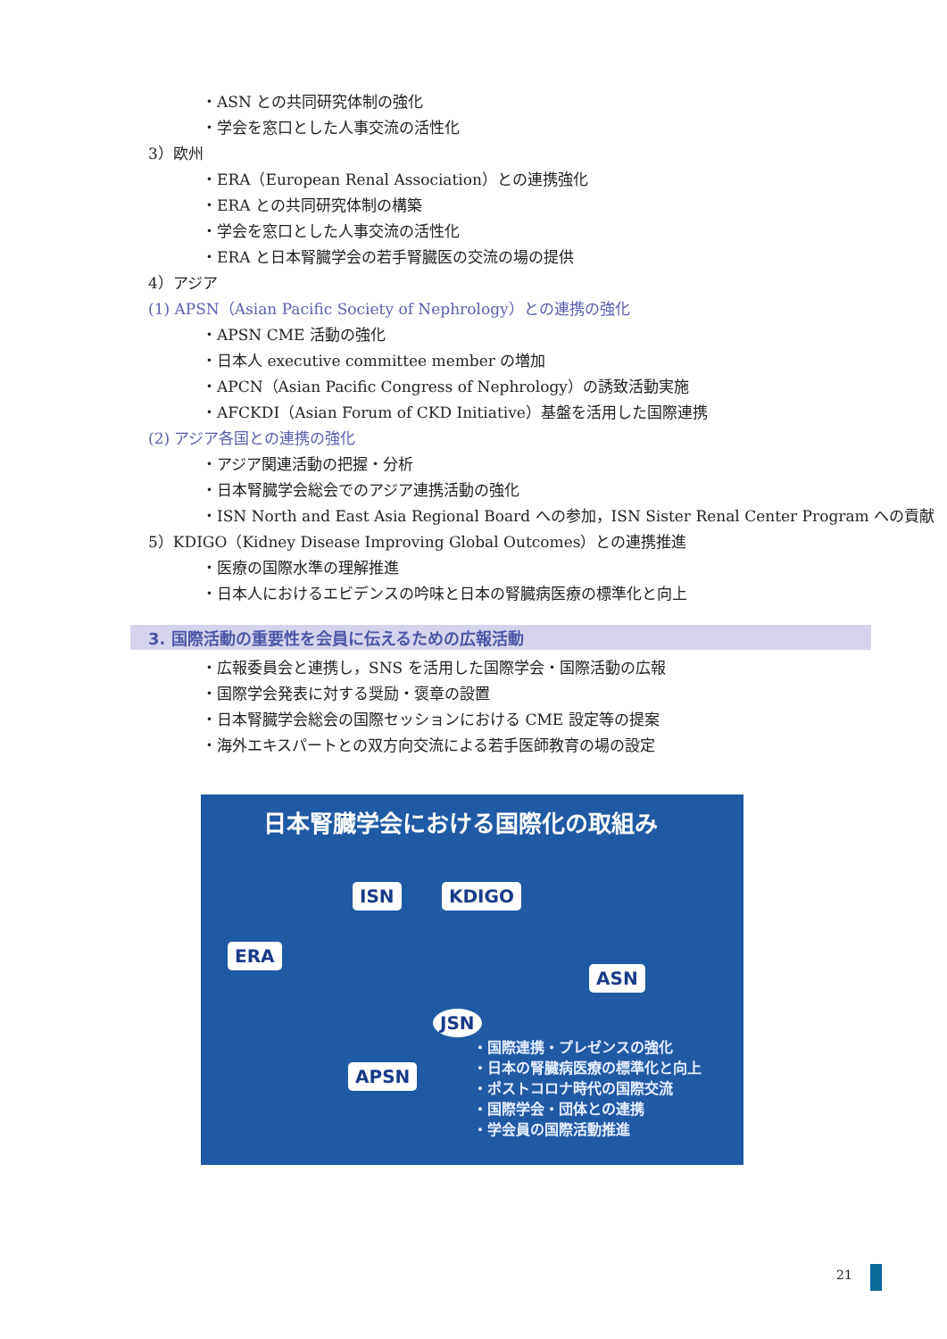・ASN との共同研究体制の強化
・学会を窓口とした人事交流の活性化
3）欧州
・ERA（European Renal Association）との連携強化
・ERA との共同研究体制の構築
・学会を窓口とした人事交流の活性化
・ERA と日本腎臓学会の若手腎臓医の交流の場の提供
4）アジア
(1) APSN（Asian Pacific Society of Nephrology）との連携の強化
・APSN CME 活動の強化
・日本人 executive committee member の増加
・APCN（Asian Pacific Congress of Nephrology）の誘致活動実施
・AFCKDI（Asian Forum of CKD Initiative）基盤を活用した国際連携
(2) アジア各国との連携の強化
・アジア関連活動の把握・分析
・日本腎臓学会総会でのアジア連携活動の強化
・ISN North and East Asia Regional Board への参加，ISN Sister Renal Center Program への貢献
5）KDIGO（Kidney Disease Improving Global Outcomes）との連携推進
・医療の国際水準の理解推進
・日本人におけるエビデンスの吟味と日本の腎臓病医療の標準化と向上
3. 国際活動の重要性を会員に伝えるための広報活動
・広報委員会と連携し，SNS を活用した国際学会・国際活動の広報
・国際学会発表に対する奨励・褒章の設置
・日本腎臓学会総会の国際セッションにおける CME 設定等の提案
・海外エキスパートとの双方向交流による若手医師教育の場の設定
日本腎臓学会における国際化の取組み
ISN KDIGO
ERA
ASN
JSN
APSN
・国際連携・プレゼンスの強化
・日本の腎臓病医療の標準化と向上
・ポストコロナ時代の国際交流
・国際学会・団体との連携
・学会員の国際活動推進
21